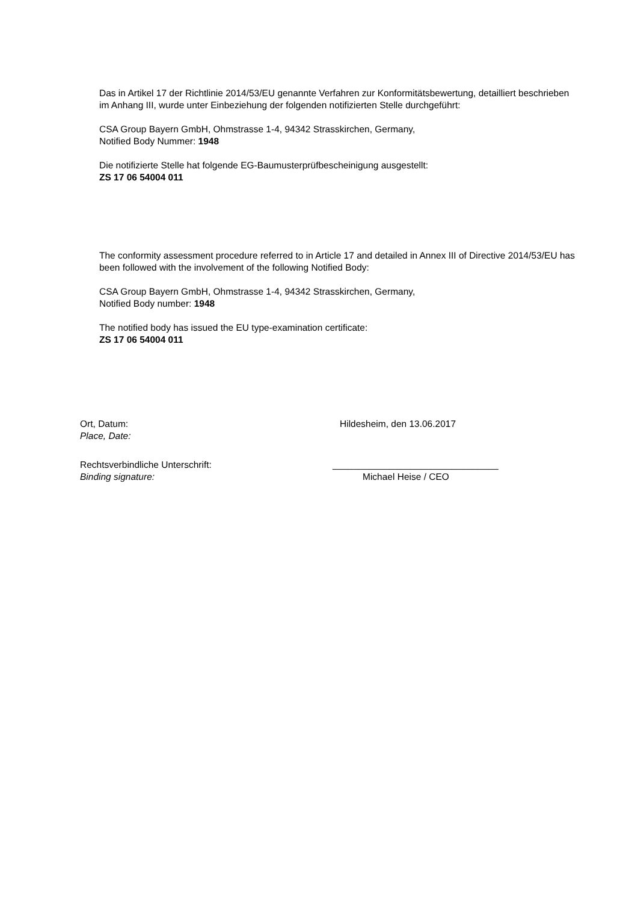Das in Artikel 17 der Richtlinie 2014/53/EU genannte Verfahren zur Konformitätsbewertung, detailliert beschrieben im Anhang III, wurde unter Einbeziehung der folgenden notifizierten Stelle durchgeführt:
CSA Group Bayern GmbH, Ohmstrasse 1-4, 94342 Strasskirchen, Germany,
Notified Body Nummer: 1948
Die notifizierte Stelle hat folgende EG-Baumusterprüfbescheinigung ausgestellt:
ZS 17 06 54004 011
The conformity assessment procedure referred to in Article 17 and detailed in Annex III of Directive 2014/53/EU has been followed with the involvement of the following Notified Body:
CSA Group Bayern GmbH, Ohmstrasse 1-4, 94342 Strasskirchen, Germany,
Notified Body number: 1948
The notified body has issued the EU type-examination certificate:
ZS 17 06 54004 011
Ort, Datum:
Place, Date:
Hildesheim, den 13.06.2017
Rechtsverbindliche Unterschrift:
Binding signature:
________________________________
Michael Heise / CEO